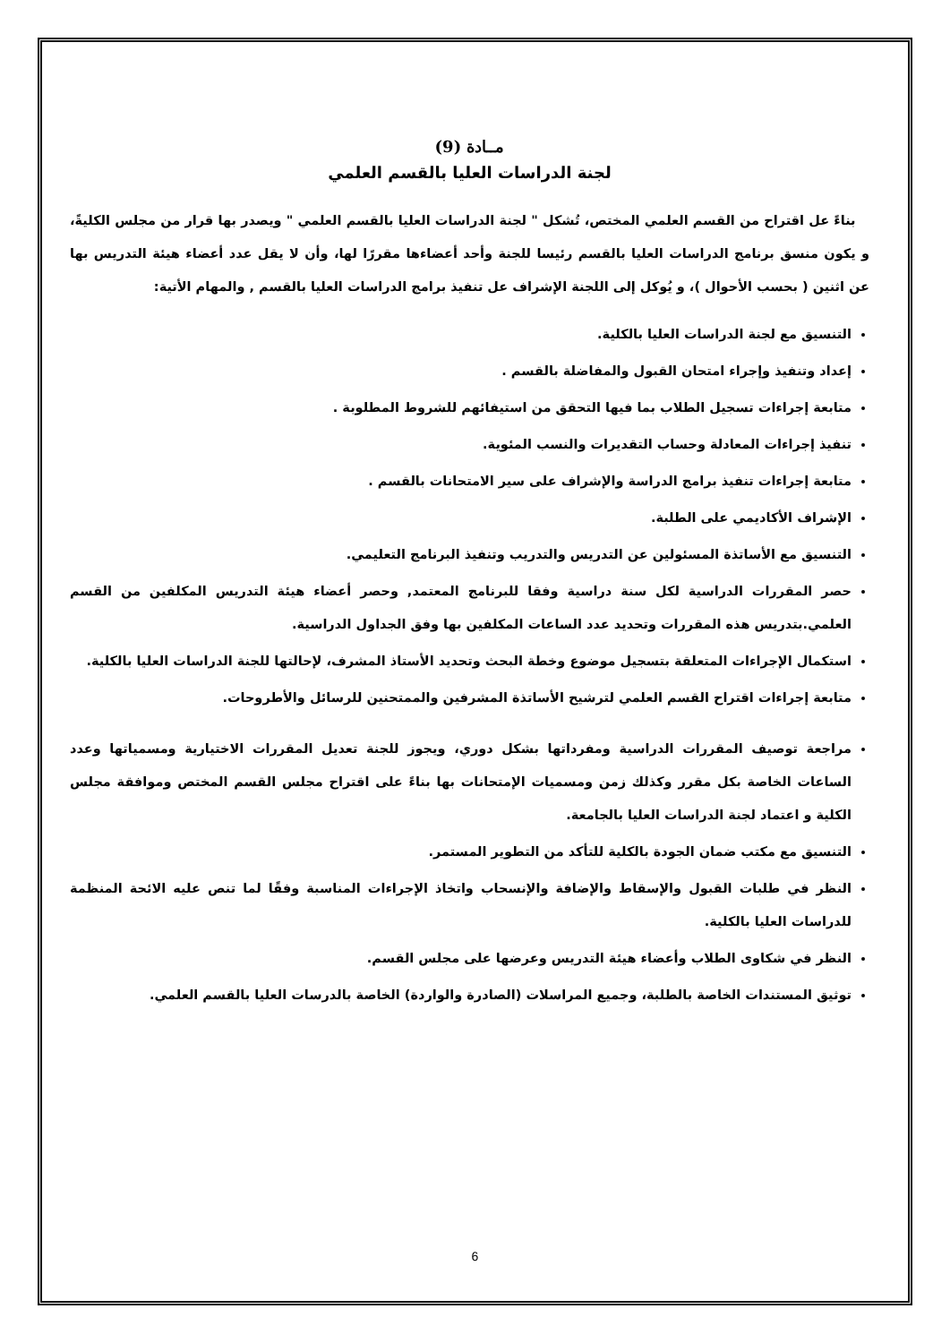مــادة (9)
لجنة الدراسات العليا بالقسم العلمي
بناءً عل اقتراح من القسم العلمي المختص، تُشكل " لجنة الدراسات العليا بالقسم العلمي " ويصدر بها قرار من مجلس الكليةً، و يكون منسق برنامج الدراسات العليا بالقسم رئيسا للجنة وأحد أعضاءها مقررًا لها، وأن لا يقل عدد أعضاء هيئة التدريس بها عن اثنين ( بحسب الأحوال )، و يُوكل إلى اللجنة الإشراف عل تنفيذ برامج الدراسات العليا بالقسم , والمهام الأتية:
التنسيق مع لجنة الدراسات العليا بالكلية.
إعداد وتنفيذ وإجراء امتحان القبول والمفاضلة بالقسم .
متابعة إجراءات تسجيل الطلاب بما فيها التحقق من استيفائهم للشروط المطلوبة .
تنفيذ إجراءات المعادلة وحساب التقديرات والنسب المئوية.
متابعة إجراءات تنفيذ برامج الدراسة والإشراف على سير الامتحانات بالقسم .
الإشراف الأكاديمي على الطلبة.
التنسيق مع الأساتذة المسئولين عن التدريس والتدريب وتنفيذ البرنامج التعليمي.
حصر المقررات الدراسية لكل سنة دراسية وفقا للبرنامج المعتمد, وحصر أعضاء هيئة التدريس المكلفين من القسم العلمي.بتدريس هذه المقررات وتحديد عدد الساعات المكلفين بها وفق الجداول الدراسية.
استكمال الإجراءات المتعلقة بتسجيل موضوع وخطة البحث وتحديد الأستاذ المشرف، لإحالتها للجنة الدراسات العليا بالكلية.
متابعة إجراءات اقتراح القسم العلمي لترشيح الأساتذة المشرفين والممتحنين للرسائل والأطروحات.
مراجعة توصيف المقررات الدراسية ومفرداتها بشكل دوري، ويجوز للجنة تعديل المقررات الاختيارية ومسمياتها وعدد الساعات الخاصة بكل مقرر وكذلك زمن ومسميات الإمتحانات بها بناءً على اقتراح مجلس القسم المختص وموافقة مجلس الكلية و اعتماد لجنة الدراسات العليا بالجامعة.
التنسيق مع مكتب ضمان الجودة بالكلية للتأكد من التطوير المستمر.
النظر في طلبات القبول والإسقاط والإضافة والإنسحاب واتخاذ الإجراءات المناسبة وفقًا لما تنص عليه الائحة المنظمة للدراسات العليا بالكلية.
النظر في شكاوى الطلاب وأعضاء هيئة التدريس وعرضها على مجلس القسم.
توثيق المستندات الخاصة بالطلبة، وجميع المراسلات (الصادرة والواردة) الخاصة بالدرسات العليا بالقسم العلمي.
6